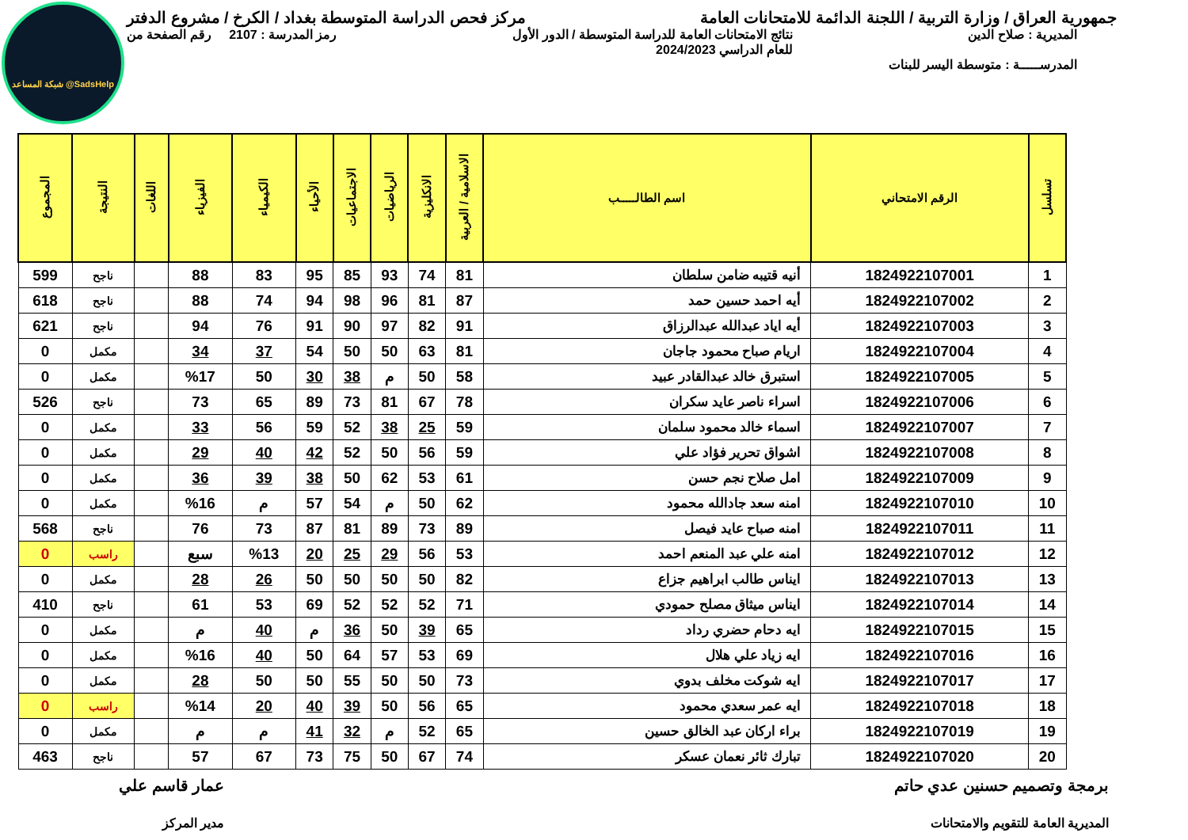شبكة المساعد @SadsHelp
جمهورية العراق / وزارة التربية / اللجنة الدائمة للامتحانات العامة
مركز فحص الدراسة المتوسطة بغداد / الكرخ / مشروع الدفتر
المديرية : صلاح الدين نتائج الامتحانات العامة للدراسة المتوسطة / الدور الأول
للعام الدراسي 2024/2023
رمز المدرسة : 2107 رقم الصفحة من
المدرســـــة : متوسطة اليسر للبنات
| تسلسل | الرقم الامتحاني | اسم الطالـــــب | الاسلامية / العربية | الانكليزية | الرياضيات | الاجتماعيات | الأحياء | الكيمياء | الفيزياء | اللغات | النتيجة | المجموع |
| --- | --- | --- | --- | --- | --- | --- | --- | --- | --- | --- | --- | --- |
| 1 | 1824922107001 | أنيه قتيبه ضامن سلطان | 81 | 74 | 93 | 85 | 95 | 83 | 88 | | ناجح | 599 |
| 2 | 1824922107002 | أيه احمد حسين حمد | 87 | 81 | 96 | 98 | 94 | 74 | 88 | | ناجح | 618 |
| 3 | 1824922107003 | أيه اياد عبدالله عبدالرزاق | 91 | 82 | 97 | 90 | 91 | 76 | 94 | | ناجح | 621 |
| 4 | 1824922107004 | اريام صباح محمود جاجان | 81 | 63 | 50 | 50 | 54 | 37 | 34 | | مكمل | 0 |
| 5 | 1824922107005 | استبرق خالد عبدالقادر عبيد | 58 | 50 | م | 38 | 30 | 50 | %17 | | مكمل | 0 |
| 6 | 1824922107006 | اسراء ناصر عايد سكران | 78 | 67 | 81 | 73 | 89 | 65 | 73 | | ناجح | 526 |
| 7 | 1824922107007 | اسماء خالد محمود سلمان | 59 | 25 | 38 | 52 | 59 | 56 | 33 | | مكمل | 0 |
| 8 | 1824922107008 | اشواق تحرير فؤاد علي | 59 | 56 | 50 | 52 | 42 | 40 | 29 | | مكمل | 0 |
| 9 | 1824922107009 | امل صلاح نجم حسن | 61 | 53 | 62 | 50 | 38 | 39 | 36 | | مكمل | 0 |
| 10 | 1824922107010 | امنه سعد جادالله محمود | 62 | 50 | م | 54 | 57 | م | %16 | | مكمل | 0 |
| 11 | 1824922107011 | امنه صباح عايد فيصل | 89 | 73 | 89 | 81 | 87 | 73 | 76 | | ناجح | 568 |
| 12 | 1824922107012 | امنه علي عبد المنعم احمد | 53 | 56 | 29 | 25 | 20 | %13 | سبع | | راسب | 0 |
| 13 | 1824922107013 | ايناس طالب ابراهيم جزاع | 82 | 50 | 50 | 50 | 50 | 26 | 28 | | مكمل | 0 |
| 14 | 1824922107014 | ايناس ميثاق مصلح حمودي | 71 | 52 | 52 | 52 | 69 | 53 | 61 | | ناجح | 410 |
| 15 | 1824922107015 | ايه دحام حضري رداد | 65 | 39 | 50 | 36 | م | 40 | م | | مكمل | 0 |
| 16 | 1824922107016 | ايه زياد علي هلال | 69 | 53 | 57 | 64 | 50 | 40 | %16 | | مكمل | 0 |
| 17 | 1824922107017 | ايه شوكت مخلف بدوي | 73 | 50 | 50 | 55 | 50 | 50 | 28 | | مكمل | 0 |
| 18 | 1824922107018 | ايه عمر سعدي محمود | 65 | 56 | 50 | 39 | 40 | 20 | %14 | | راسب | 0 |
| 19 | 1824922107019 | براء اركان عبد الخالق حسين | 65 | 52 | م | 32 | 41 | م | م | | مكمل | 0 |
| 20 | 1824922107020 | تبارك ثائر نعمان عسكر | 74 | 67 | 50 | 75 | 73 | 67 | 57 | | ناجح | 463 |
برمجة وتصميم حسنين عدي حاتم
المديرية العامة للتقويم والامتحانات
عمار قاسم علي
مدير المركز